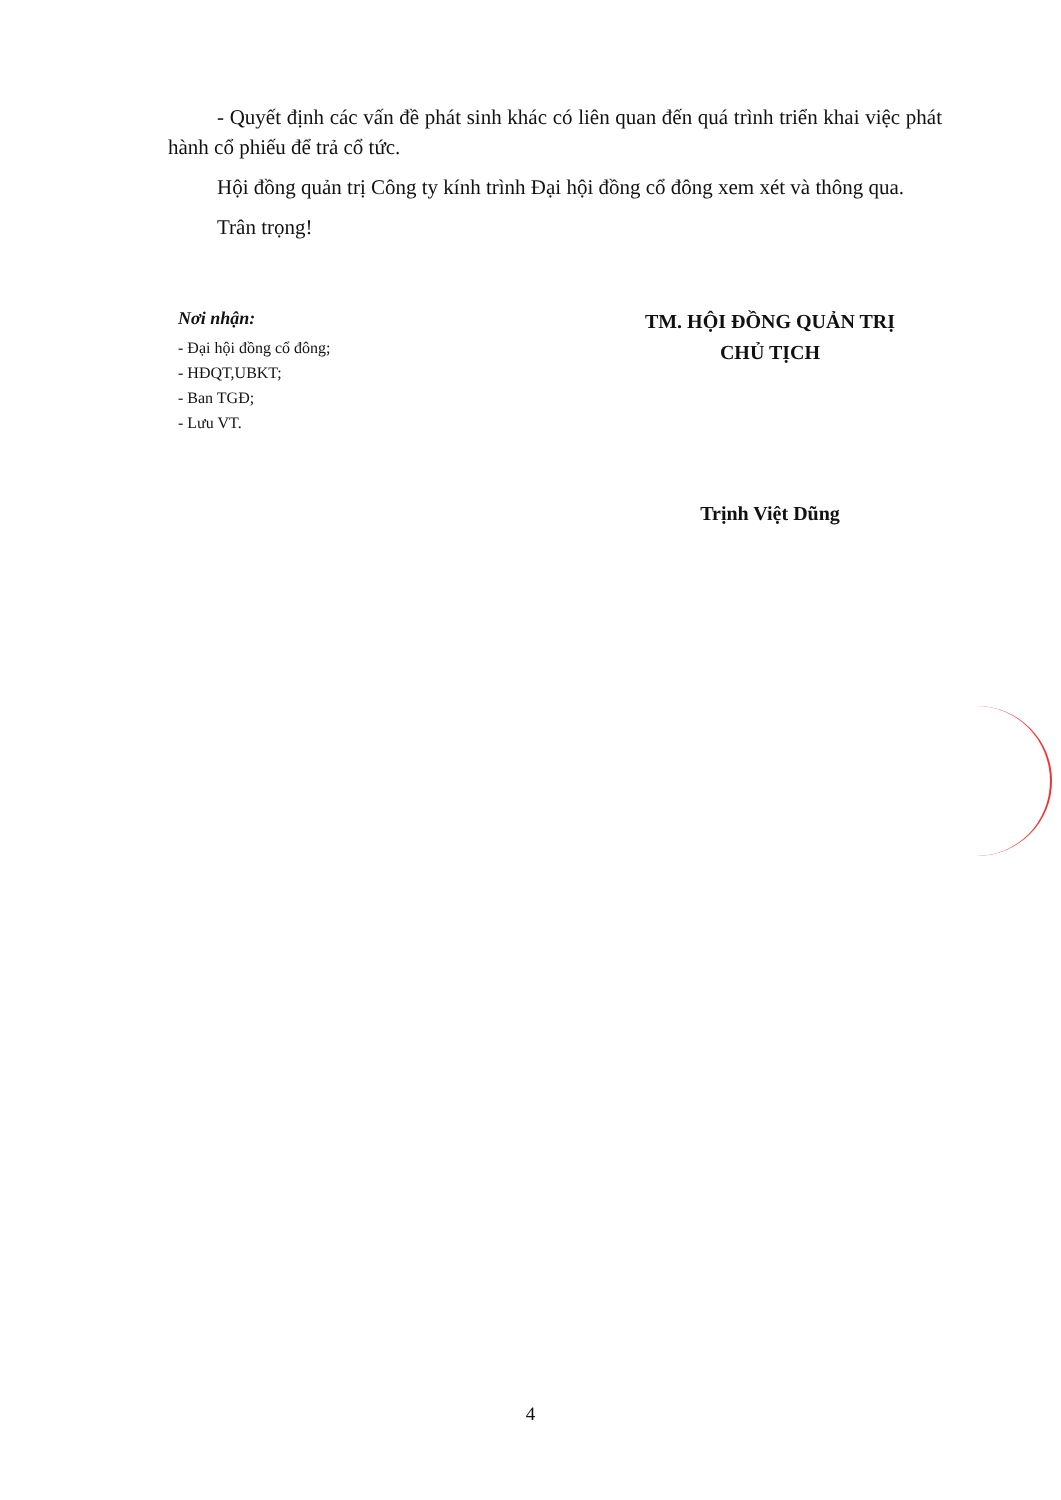- Quyết định các vấn đề phát sinh khác có liên quan đến quá trình triển khai việc phát hành cổ phiếu để trả cổ tức.
Hội đồng quản trị Công ty kính trình Đại hội đồng cổ đông xem xét và thông qua.
Trân trọng!
Nơi nhận:
- Đại hội đồng cổ đông;
- HĐQT,UBKT;
- Ban TGĐ;
- Lưu VT.
TM. HỘI ĐỒNG QUẢN TRỊ
CHỦ TỊCH
Trịnh Việt Dũng
4